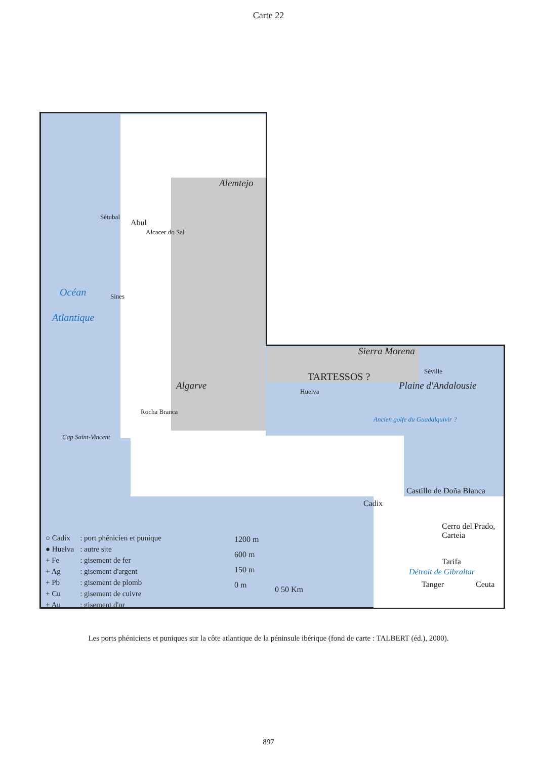Carte 22
Alemtejo
Sétubal
Abul
Alcacer do Sal
Océan
Atlantique
Sines
Algarve
Rocha Branca
Cap Saint-Vincent
Sierra Morena
TARTESSOS ?
Huelva
Séville
Plaine d'Andalousie
Ancien golfe du Guadalquivir ?
Castillo de Doña Blanca
Cadix
Cerro del Prado, Carteia
Tarifa
Détroit de Gibraltar
Tanger Ceuta
0 50 Km
1200 m
600 m
150 m
0 m
| ○ Cadix | : port phénicien et punique |
| ● Huelva | : autre site |
| + Fe | : gisement de fer |
| + Ag | : gisement d'argent |
| + Pb | : gisement de plomb |
| + Cu | : gisement de cuivre |
| + Au | : gisement d'or |
Les ports phéniciens et puniques sur la côte atlantique de la péninsule ibérique (fond de carte : TALBERT (éd.), 2000).
897